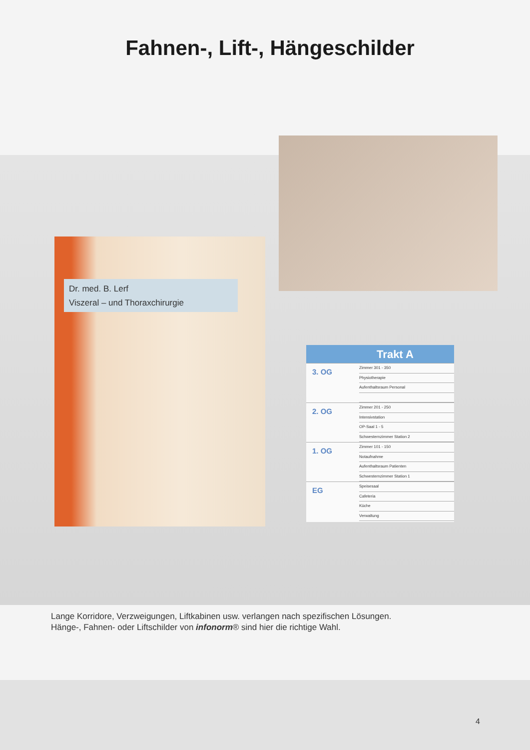Fahnen-, Lift-, Hängeschilder
Dr. med. B. Lerf
Viszeral – und Thoraxchirurgie
Trakt A
3. OG
Zimmer 301 - 350
Physiotherapie
Aufenthaltsraum Personal
2. OG
Zimmer 201 - 250
Intensivstation
OP-Saal 1 - 5
Schwesternzimmer Station 2
1. OG
Zimmer 101 - 150
Notaufnahme
Aufenthaltsraum Patienten
Schwesternzimmer Station 1
EG
Speisesaal
Cafeteria
Küche
Verwaltung
Lange Korridore, Verzweigungen, Liftkabinen usw. verlangen nach spezifischen Lösungen.
Hänge-, Fahnen- oder Liftschilder von infonorm® sind hier die richtige Wahl.
4